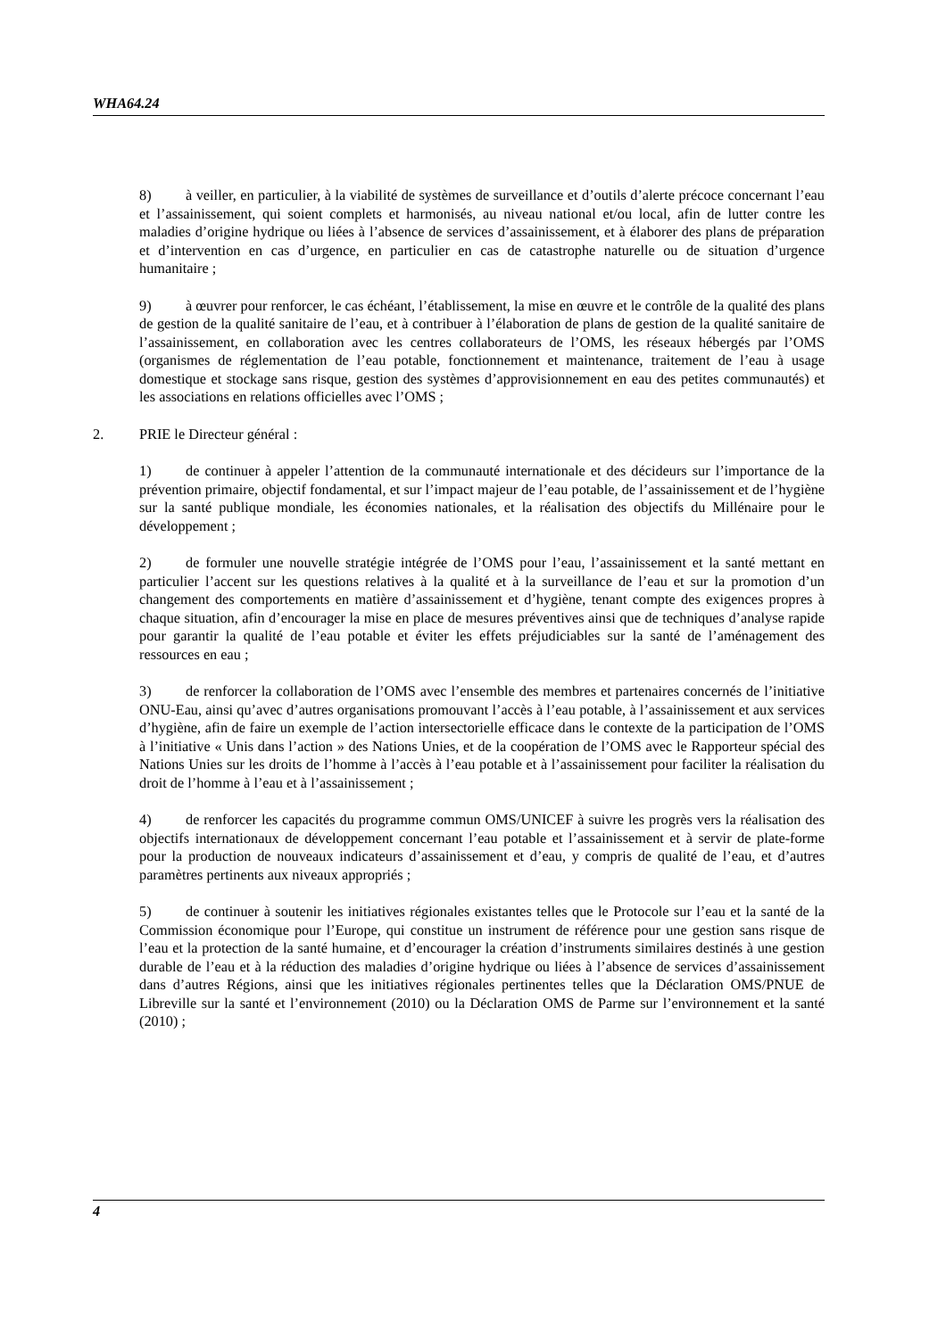WHA64.24
8) à veiller, en particulier, à la viabilité de systèmes de surveillance et d’outils d’alerte précoce concernant l’eau et l’assainissement, qui soient complets et harmonisés, au niveau national et/ou local, afin de lutter contre les maladies d’origine hydrique ou liées à l’absence de services d’assainissement, et à élaborer des plans de préparation et d’intervention en cas d’urgence, en particulier en cas de catastrophe naturelle ou de situation d’urgence humanitaire ;
9) à œuvrer pour renforcer, le cas échéant, l’établissement, la mise en œuvre et le contrôle de la qualité des plans de gestion de la qualité sanitaire de l’eau, et à contribuer à l’élaboration de plans de gestion de la qualité sanitaire de l’assainissement, en collaboration avec les centres collaborateurs de l’OMS, les réseaux hébergés par l’OMS (organismes de réglementation de l’eau potable, fonctionnement et maintenance, traitement de l’eau à usage domestique et stockage sans risque, gestion des systèmes d’approvisionnement en eau des petites communautés) et les associations en relations officielles avec l’OMS ;
2. PRIE le Directeur général :
1) de continuer à appeler l’attention de la communauté internationale et des décideurs sur l’importance de la prévention primaire, objectif fondamental, et sur l’impact majeur de l’eau potable, de l’assainissement et de l’hygiène sur la santé publique mondiale, les économies nationales, et la réalisation des objectifs du Millénaire pour le développement ;
2) de formuler une nouvelle stratégie intégrée de l’OMS pour l’eau, l’assainissement et la santé mettant en particulier l’accent sur les questions relatives à la qualité et à la surveillance de l’eau et sur la promotion d’un changement des comportements en matière d’assainissement et d’hygiène, tenant compte des exigences propres à chaque situation, afin d’encourager la mise en place de mesures préventives ainsi que de techniques d’analyse rapide pour garantir la qualité de l’eau potable et éviter les effets préjudiciables sur la santé de l’aménagement des ressources en eau ;
3) de renforcer la collaboration de l’OMS avec l’ensemble des membres et partenaires concernés de l’initiative ONU-Eau, ainsi qu’avec d’autres organisations promouvant l’accès à l’eau potable, à l’assainissement et aux services d’hygiène, afin de faire un exemple de l’action intersectorielle efficace dans le contexte de la participation de l’OMS à l’initiative « Unis dans l’action » des Nations Unies, et de la coopération de l’OMS avec le Rapporteur spécial des Nations Unies sur les droits de l’homme à l’accès à l’eau potable et à l’assainissement pour faciliter la réalisation du droit de l’homme à l’eau et à l’assainissement ;
4) de renforcer les capacités du programme commun OMS/UNICEF à suivre les progrès vers la réalisation des objectifs internationaux de développement concernant l’eau potable et l’assainissement et à servir de plate-forme pour la production de nouveaux indicateurs d’assainissement et d’eau, y compris de qualité de l’eau, et d’autres paramètres pertinents aux niveaux appropriés ;
5) de continuer à soutenir les initiatives régionales existantes telles que le Protocole sur l’eau et la santé de la Commission économique pour l’Europe, qui constitue un instrument de référence pour une gestion sans risque de l’eau et la protection de la santé humaine, et d’encourager la création d’instruments similaires destinés à une gestion durable de l’eau et à la réduction des maladies d’origine hydrique ou liées à l’absence de services d’assainissement dans d’autres Régions, ainsi que les initiatives régionales pertinentes telles que la Déclaration OMS/PNUE de Libreville sur la santé et l’environnement (2010) ou la Déclaration OMS de Parme sur l’environnement et la santé (2010) ;
4